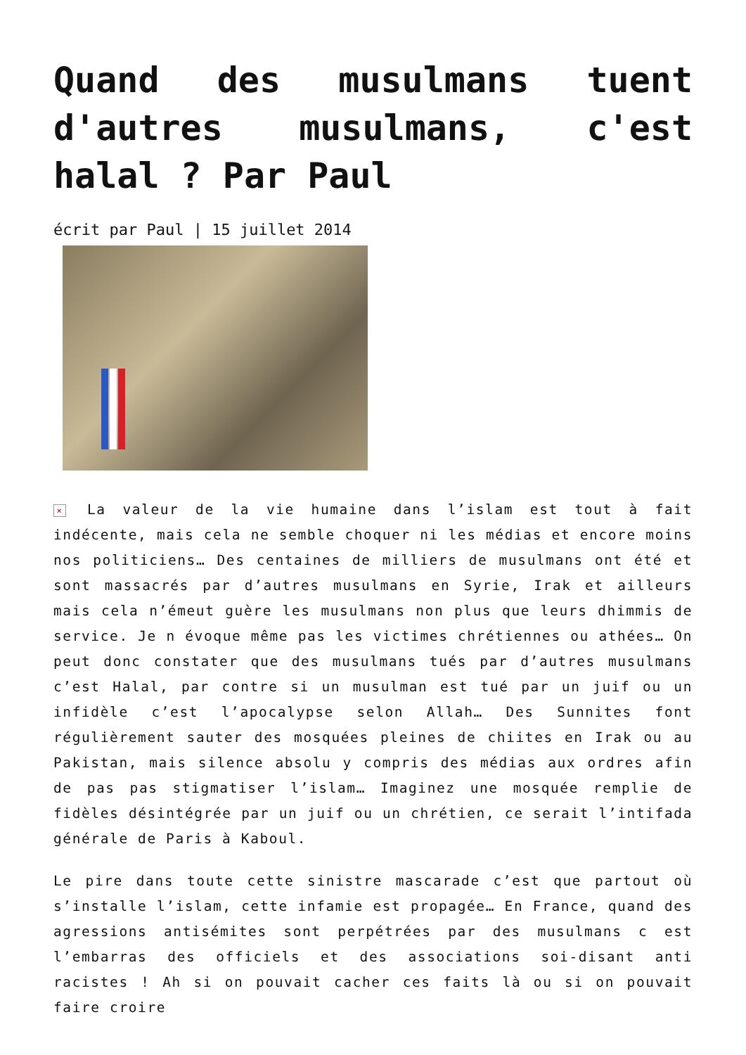Quand des musulmans tuent d'autres musulmans, c'est halal ? Par Paul
écrit par Paul | 15 juillet 2014
× La valeur de la vie humaine dans l’islam est tout à fait indécente, mais cela ne semble choquer ni les médias et encore moins nos politiciens… Des centaines de milliers de musulmans ont été et sont massacrés par d’autres musulmans en Syrie, Irak et ailleurs mais cela n’émeut guère les musulmans non plus que leurs dhimmis de service. Je n évoque même pas les victimes chrétiennes ou athées… On peut donc constater que des musulmans tués par d’autres musulmans c’est Halal, par contre si un musulman est tué par un juif ou un infidèle c’est l’apocalypse selon Allah… Des Sunnites font régulièrement sauter des mosquées pleines de chiites en Irak ou au Pakistan, mais silence absolu y compris des médias aux ordres afin de pas pas stigmatiser l’islam… Imaginez une mosquée remplie de fidèles désintégrée par un juif ou un chrétien, ce serait l’intifada générale de Paris à Kaboul.
Le pire dans toute cette sinistre mascarade c’est que partout où s’installe l’islam, cette infamie est propagée… En France, quand des agressions antisémites sont perpétrées par des musulmans c est l’embarras des officiels et des associations soi-disant anti racistes ! Ah si on pouvait cacher ces faits là ou si on pouvait faire croire